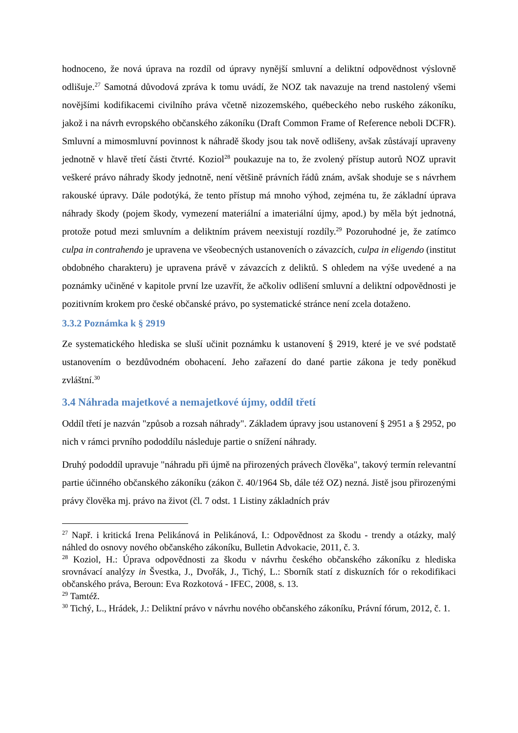hodnoceno, že nová úprava na rozdíl od úpravy nynější smluvní a deliktní odpovědnost výslovně odlišuje.<sup>27</sup> Samotná důvodová zpráva k tomu uvádí, že NOZ tak navazuje na trend nastolený všemi novějšími kodifikacemi civilního práva včetně nizozemského, québeckého nebo ruského zákoníku, jakož i na návrh evropského občanského zákoníku (Draft Common Frame of Reference neboli DCFR). Smluvní a mimosmluvní povinnost k náhradě škody jsou tak nově odlišeny, avšak zůstávají upraveny jednotně v hlavě třetí části čtvrté. Koziol<sup>28</sup> poukazuje na to, že zvolený přístup autorů NOZ upravit veškeré právo náhrady škody jednotně, není většině právních řádů znám, avšak shoduje se s návrhem rakouské úpravy. Dále podotýká, že tento přístup má mnoho výhod, zejména tu, že základní úprava náhrady škody (pojem škody, vymezení materiální a imateriální újmy, apod.) by měla být jednotná, protože potud mezi smluvním a deliktním právem neexistují rozdíly.<sup>29</sup> Pozoruhodné je, že zatímco culpa in contrahendo je upravena ve všeobecných ustanoveních o závazcích, culpa in eligendo (institut obdobného charakteru) je upravena právě v závazcích z deliktů. S ohledem na výše uvedené a na poznámky učiněné v kapitole první lze uzavřít, že ačkoliv odlišení smluvní a deliktní odpovědnosti je pozitivním krokem pro české občanské právo, po systematické stránce není zcela dotaženo.
3.3.2 Poznámka k § 2919
Ze systematického hlediska se sluší učinit poznámku k ustanovení § 2919, které je ve své podstatě ustanovením o bezdůvodném obohacení. Jeho zařazení do dané partie zákona je tedy poněkud zvláštní.<sup>30</sup>
3.4 Náhrada majetkové a nemajetkové újmy, oddíl třetí
Oddíl třetí je nazván "způsob a rozsah náhrady". Základem úpravy jsou ustanovení § 2951 a § 2952, po nich v rámci prvního pododdílu následuje partie o snížení náhrady.
Druhý pododdíl upravuje "náhradu při újmě na přirozených právech člověka", takový termín relevantní partie účinného občanského zákoníku (zákon č. 40/1964 Sb, dále též OZ) nezná. Jistě jsou přirozenými právy člověka mj. právo na život (čl. 7 odst. 1 Listiny základních práv
<sup>27</sup> Např. i kritická Irena Pelikánová in Pelikánová, I.: Odpovědnost za škodu - trendy a otázky, malý náhled do osnovy nového občanského zákoníku, Bulletin Advokacie, 2011, č. 3.
<sup>28</sup> Koziol, H.: Úprava odpovědnosti za škodu v návrhu českého občanského zákoníku z hlediska srovnávací analýzy in Švestka, J., Dvořák, J., Tichý, L.: Sborník statí z diskuzních fór o rekodifikaci občanského práva, Beroun: Eva Rozkotová - IFEC, 2008, s. 13.
<sup>29</sup> Tamtéž.
<sup>30</sup> Tichý, L., Hrádek, J.: Deliktní právo v návrhu nového občanského zákoníku, Právní fórum, 2012, č. 1.